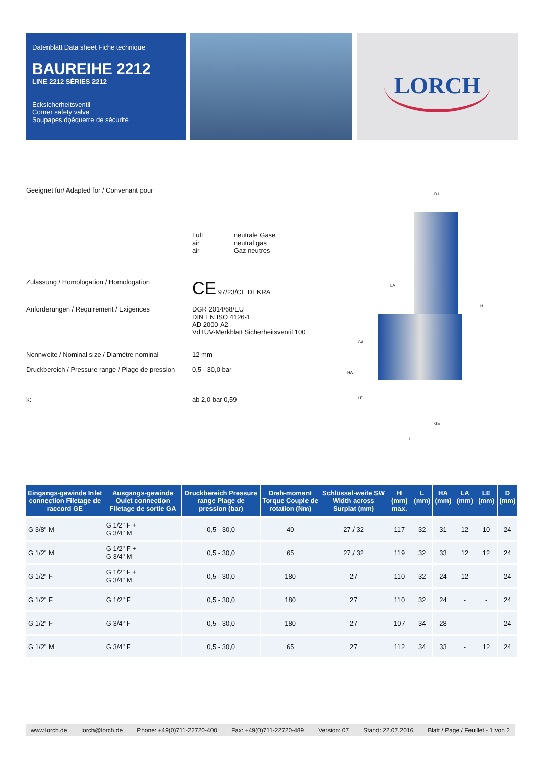Datenblatt Data sheet Fiche technique
BAUREIHE 2212
LINE 2212 SÉRIES 2212
Ecksicherheitsventil
Corner safety valve
Soupapes dǫéquerre de sécurité
LORCH
Geeignet für/ Adapted for / Convenant pour
Luft
air
air
neutrale Gase
neutral gas
Gaz neutres
Zulassung / Homologation / Homologation
CE 97/23/CE DEKRA
Anforderungen / Requirement / Exigences DGR 2014/68/EU
DIN EN ISO 4126-1
AD 2000-A2
VdTÜV-Merkblatt Sicherheitsventil 100
Nennweite / Nominal size / Diamétre nominal
12 mm
Druckbereich / Pressure range / Plage de pression
0,5 - 30,0 bar
k: ab 2,0 bar 0,59
D1
LA
H
GA
HA
LE
GE
L
| Eingangs-gewinde Inlet connection Filetage de raccord GE | Ausgangs-gewinde Oulet connection Filetage de sortie GA | Druckbereich Pressure range Plage de pression (bar) | Dreh-moment Torque Couple de rotation (Nm) | Schlüssel-weite SW Width across Surplat (mm) | H (mm) max. | L (mm) | HA (mm) | LA (mm) | LE (mm) | D (mm) |
| --- | --- | --- | --- | --- | --- | --- | --- | --- | --- | --- |
| G 3/8" M | G 1/2" F + G 3/4" M | 0,5 - 30,0 | 40 | 27 / 32 | 117 | 32 | 31 | 12 | 10 | 24 |
| G 1/2" M | G 1/2" F + G 3/4" M | 0,5 - 30,0 | 65 | 27 / 32 | 119 | 32 | 33 | 12 | 12 | 24 |
| G 1/2" F | G 1/2" F + G 3/4" M | 0,5 - 30,0 | 180 | 27 | 110 | 32 | 24 | 12 | - | 24 |
| G 1/2" F | G 1/2" F | 0,5 - 30,0 | 180 | 27 | 110 | 32 | 24 | - | - | 24 |
| G 1/2" F | G 3/4" F | 0,5 - 30,0 | 180 | 27 | 107 | 34 | 28 | - | - | 24 |
| G 1/2" M | G 3/4" F | 0,5 - 30,0 | 65 | 27 | 112 | 34 | 33 | - | 12 | 24 |
www.lorch.de lorch@lorch.de Phone: +49(0)711-22720-400 Fax: +49(0)711-22720-489 Version: 07 Stand: 22.07.2016 Blatt / Page / Feuillet - 1 von 2